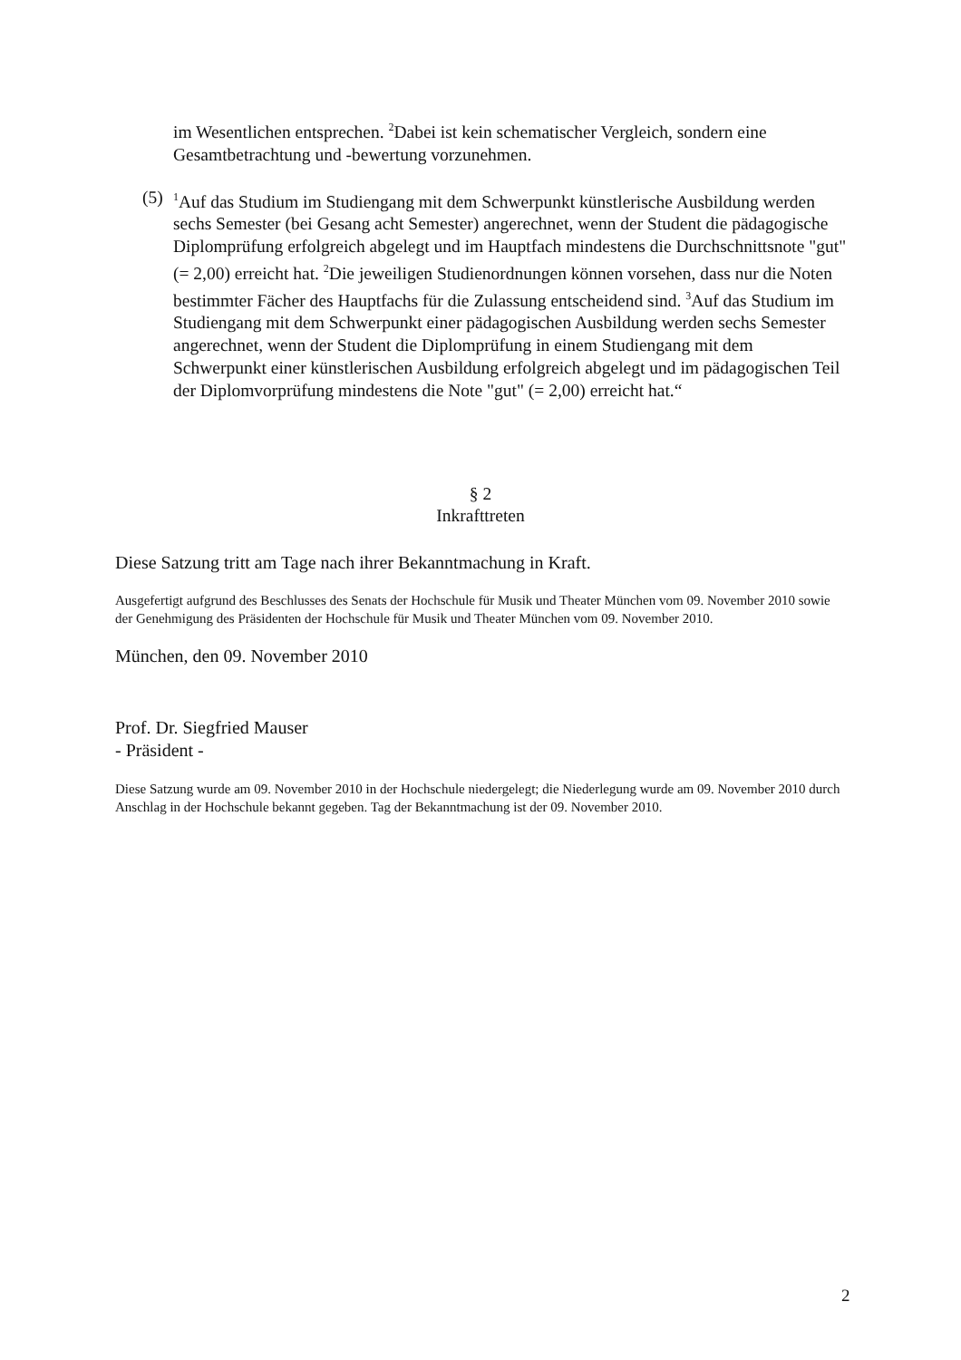im Wesentlichen entsprechen. <sup>2</sup>Dabei ist kein schematischer Vergleich, sondern eine Gesamtbetrachtung und -bewertung vorzunehmen.
(5)
<sup>1</sup> Auf das Studium im Studiengang mit dem Schwerpunkt künstlerische Ausbildung werden sechs Semester (bei Gesang acht Semester) angerechnet, wenn der Student die pädagogische Diplomprüfung erfolgreich abgelegt und im Hauptfach mindestens die Durchschnittsnote "gut" (= 2,00) erreicht hat. <sup>2</sup>Die jeweiligen Studienordnungen können vorsehen, dass nur die Noten bestimmter Fächer des Hauptfachs für die Zulassung entscheidend sind. <sup>3</sup>Auf das Studium im Studiengang mit dem Schwerpunkt einer pädagogischen Ausbildung werden sechs Semester angerechnet, wenn der Student die Diplomprüfung in einem Studiengang mit dem Schwerpunkt einer künstlerischen Ausbildung erfolgreich abgelegt und im pädagogischen Teil der Diplomvorprüfung mindestens die Note "gut" (= 2,00) erreicht hat.“
§ 2
Inkrafttreten
Diese Satzung tritt am Tage nach ihrer Bekanntmachung in Kraft.
Ausgefertigt aufgrund des Beschlusses des Senats der Hochschule für Musik und Theater München vom 09. November 2010 sowie der Genehmigung des Präsidenten der Hochschule für Musik und Theater München vom 09. November 2010.
München, den 09. November 2010
Prof. Dr. Siegfried Mauser
- Präsident -
Diese Satzung wurde am 09. November 2010 in der Hochschule niedergelegt; die Niederlegung wurde am 09. November 2010 durch Anschlag in der Hochschule bekannt gegeben. Tag der Bekanntmachung ist der 09. November 2010.
2